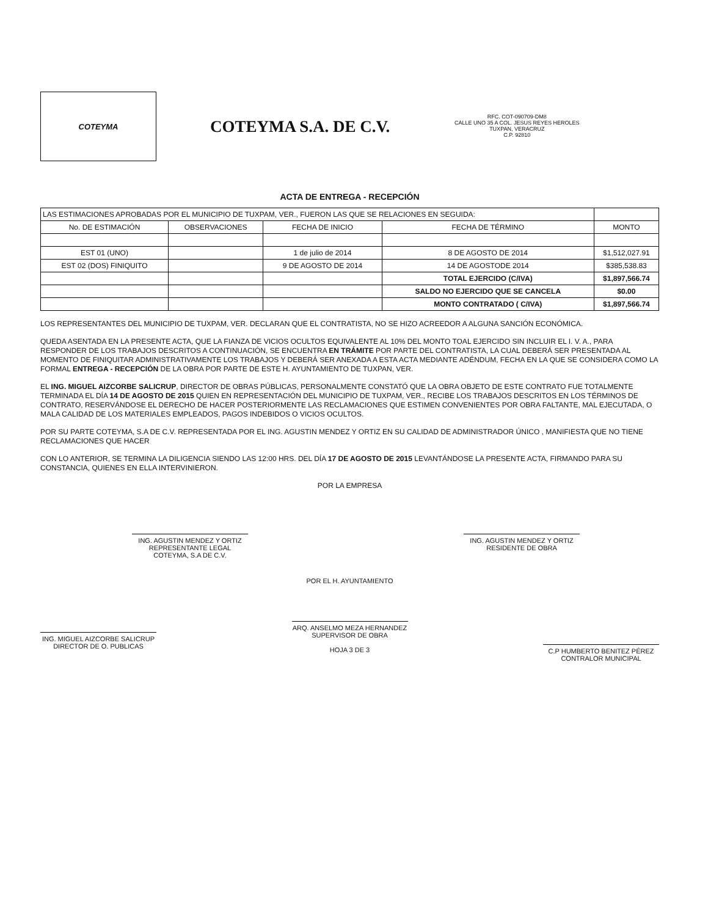COTEYMA
COTEYMA S.A. DE C.V.
RFC. COT-090709-DM8
CALLE UNO 35 A COL. JESUS REYES HEROLES
TUXPAN, VERACRUZ
C.P. 92810
ACTA DE ENTREGA - RECEPCIÓN
| LAS ESTIMACIONES APROBADAS POR EL MUNICIPIO DE TUXPAM, VER., FUERON LAS QUE SE RELACIONES EN SEGUIDA: | | | | |
| No. DE ESTIMACIÓN | OBSERVACIONES | FECHA DE INICIO | FECHA DE TÉRMINO | MONTO |
| EST 01 (UNO) | | 1 de julio de 2014 | 8 DE AGOSTO DE 2014 | $1,512,027.91 |
| EST 02 (DOS) FINIQUITO | | 9 DE AGOSTO DE 2014 | 14 DE AGOSTODE 2014 | $385,538.83 |
| | | | TOTAL EJERCIDO (C/IVA) | $1,897,566.74 |
| | | | SALDO NO EJERCIDO QUE SE CANCELA | $0.00 |
| | | | MONTO CONTRATADO ( C/IVA) | $1,897,566.74 |
LOS REPRESENTANTES DEL MUNICIPIO DE TUXPAM, VER. DECLARAN QUE EL CONTRATISTA, NO SE HIZO ACREEDOR A ALGUNA SANCIÓN ECONÓMICA.
QUEDA ASENTADA EN LA PRESENTE ACTA, QUE LA FIANZA DE VICIOS OCULTOS EQUIVALENTE AL 10% DEL MONTO TOAL EJERCIDO SIN INCLUIR EL I. V. A., PARA RESPONDER DE LOS TRABAJOS DESCRITOS A CONTINUACIÓN, SE ENCUENTRA EN TRÁMITE POR PARTE DEL CONTRATISTA, LA CUAL DEBERÁ SER PRESENTADA AL MOMENTO DE FINIQUITAR ADMINISTRATIVAMENTE LOS TRABAJOS Y DEBERÁ SER ANEXADA A ESTA ACTA MEDIANTE ADÉNDUM, FECHA EN LA QUE SE CONSIDERA COMO LA FORMAL ENTREGA - RECEPCIÓN DE LA OBRA POR PARTE DE ESTE H. AYUNTAMIENTO DE TUXPAN, VER.
EL ING. MIGUEL AIZCORBE SALICRUP, DIRECTOR DE OBRAS PÚBLICAS, PERSONALMENTE CONSTATÓ QUE LA OBRA OBJETO DE ESTE CONTRATO FUE TOTALMENTE TERMINADA EL DÍA 14 DE AGOSTO DE 2015 QUIEN EN REPRESENTACIÓN DEL MUNICIPIO DE TUXPAM, VER., RECIBE LOS TRABAJOS DESCRITOS EN LOS TÉRMINOS DE CONTRATO, RESERVÁNDOSE EL DERECHO DE HACER POSTERIORMENTE LAS RECLAMACIONES QUE ESTIMEN CONVENIENTES POR OBRA FALTANTE, MAL EJECUTADA, O MALA CALIDAD DE LOS MATERIALES EMPLEADOS, PAGOS INDEBIDOS O VICIOS OCULTOS.
POR SU PARTE COTEYMA, S.A DE C.V. REPRESENTADA POR EL ING. AGUSTIN MENDEZ Y ORTIZ EN SU CALIDAD DE ADMINISTRADOR ÚNICO , MANIFIESTA QUE NO TIENE RECLAMACIONES QUE HACER
CON LO ANTERIOR, SE TERMINA LA DILIGENCIA SIENDO LAS 12:00 HRS. DEL DÍA 17 DE AGOSTO DE 2015 LEVANTÁNDOSE LA PRESENTE ACTA, FIRMANDO PARA SU CONSTANCIA, QUIENES EN ELLA INTERVINIERON.
POR LA EMPRESA
ING. AGUSTIN MENDEZ Y ORTIZ
REPRESENTANTE LEGAL
COTEYMA, S.A DE C.V.
ING. AGUSTIN MENDEZ Y ORTIZ
RESIDENTE DE OBRA
ING. MIGUEL AIZCORBE SALICRUP
DIRECTOR DE O. PUBLICAS
POR EL H. AYUNTAMIENTO
ARQ. ANSELMO MEZA HERNANDEZ
SUPERVISOR DE OBRA
HOJA 3 DE 3
C.P HUMBERTO BENITEZ PÉREZ
CONTRALOR MUNICIPAL